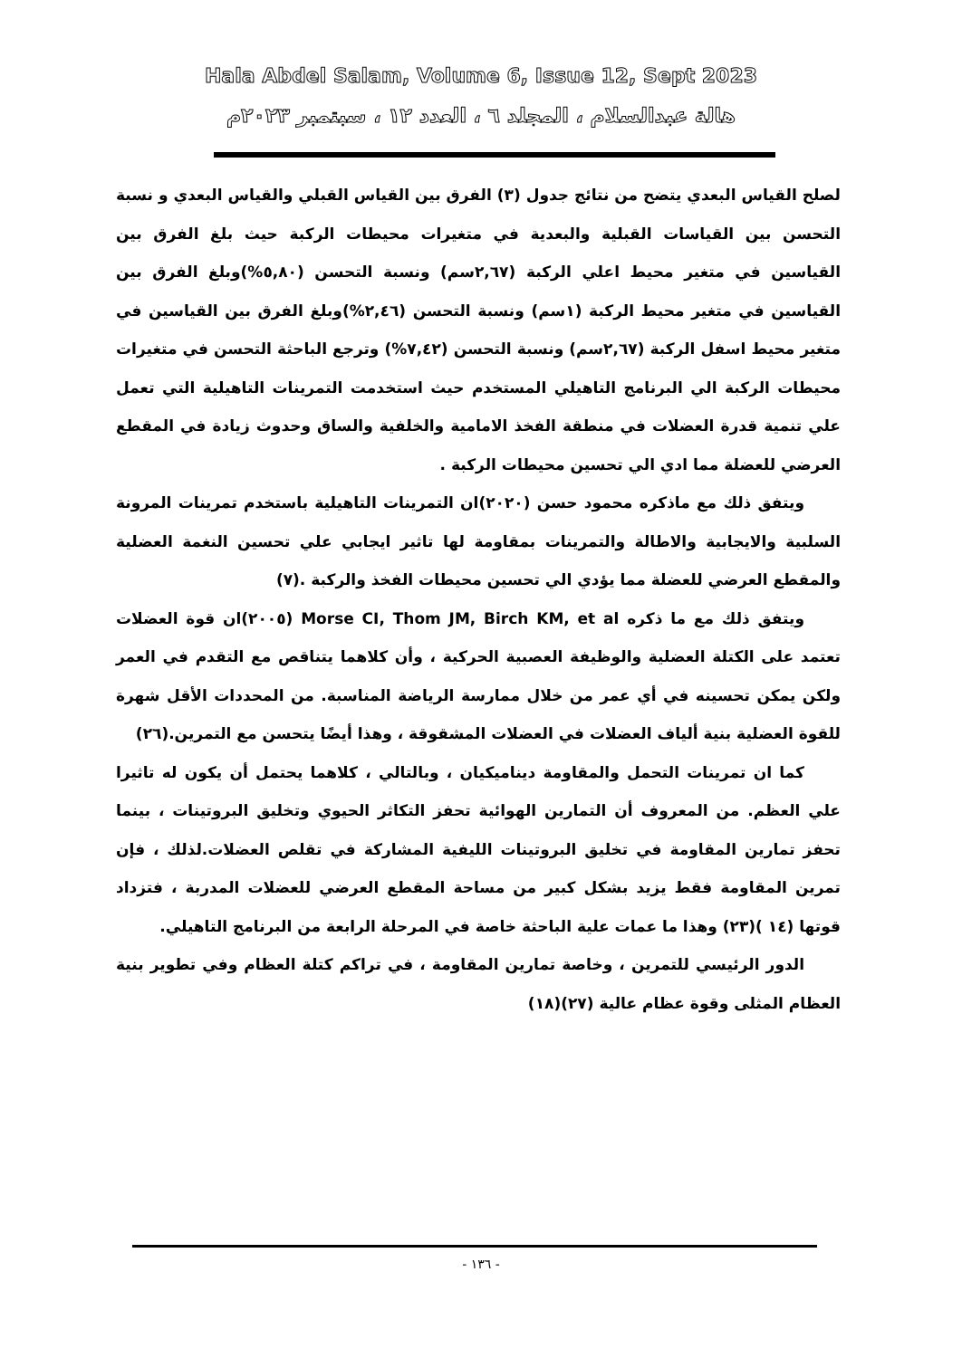Hala Abdel Salam, Volume 6, Issue 12, Sept 2023
هالة عبدالسلام ، المجلد ٦ ، العدد ١٢ ، سبتمبر ٢٠٢٣م
لصلح القياس البعدي يتضح من نتائج جدول (٣) الفرق بين القياس القبلي والقياس البعدي و نسبة التحسن بين القياسات القبلية والبعدية في متغيرات محيطات الركبة حيث بلغ الفرق بين القياسين في متغير محيط اعلي الركبة (٢,٦٧سم) ونسبة التحسن (٥,٨٠%)وبلغ الفرق بين القياسين في متغير محيط الركبة (١سم) ونسبة التحسن (٢,٤٦%)وبلغ الفرق بين القياسين في متغير محيط اسفل الركبة (٢,٦٧سم) ونسبة التحسن (٧,٤٢%) وترجع الباحثة التحسن في متغيرات محيطات الركبة الي البرنامج التاهيلي المستخدم حيث استخدمت التمرينات التاهيلية التي تعمل علي تنمية قدرة العضلات في منطقة الفخذ الامامية والخلفية والساق وحدوث زيادة في المقطع العرضي للعضلة مما ادي الي تحسين محيطات الركبة .
ويتفق ذلك مع ماذكره محمود حسن (٢٠٢٠)ان التمرينات التاهيلية باستخدم تمرينات المرونة السلبية والايجابية والاطالة والتمرينات بمقاومة لها تاثير ايجابي علي تحسين النغمة العضلية والمقطع العرضي للعضلة مما يؤدي الي تحسين محيطات الفخذ والركبة .(٧)
ويتفق ذلك مع ما ذكره Morse CI, Thom JM, Birch KM, et al (٢٠٠٥)ان قوة العضلات تعتمد على الكتلة العضلية والوظيفة العصبية الحركية ، وأن كلاهما يتناقص مع التقدم في العمر ولكن يمكن تحسينه في أي عمر من خلال ممارسة الرياضة المناسبة. من المحددات الأقل شهرة للقوة العضلية بنية ألياف العضلات في العضلات المشقوقة ، وهذا أيضًا يتحسن مع التمرين.(٢٦)
كما ان تمرينات التحمل والمقاومة ديناميكيان ، وبالتالي ، كلاهما يحتمل أن يكون له تاثيرا علي العظم. من المعروف أن التمارين الهوائية تحفز التكاثر الحيوي وتخليق البروتينات ، بينما تحفز تمارين المقاومة في تخليق البروتينات الليفية المشاركة في تقلص العضلات.لذلك ، فإن تمرين المقاومة فقط يزيد بشكل كبير من مساحة المقطع العرضي للعضلات المدربة ، فتزداد قوتها (١٤ )(٢٣) وهذا ما عمات علية الباحثة خاصة في المرحلة الرابعة من البرنامج التاهيلي.
الدور الرئيسي للتمرين ، وخاصة تمارين المقاومة ، في تراكم كتلة العظام وفي تطوير بنية العظام المثلى وقوة عظام عالية (٢٧)(١٨)
- ١٣٦ -